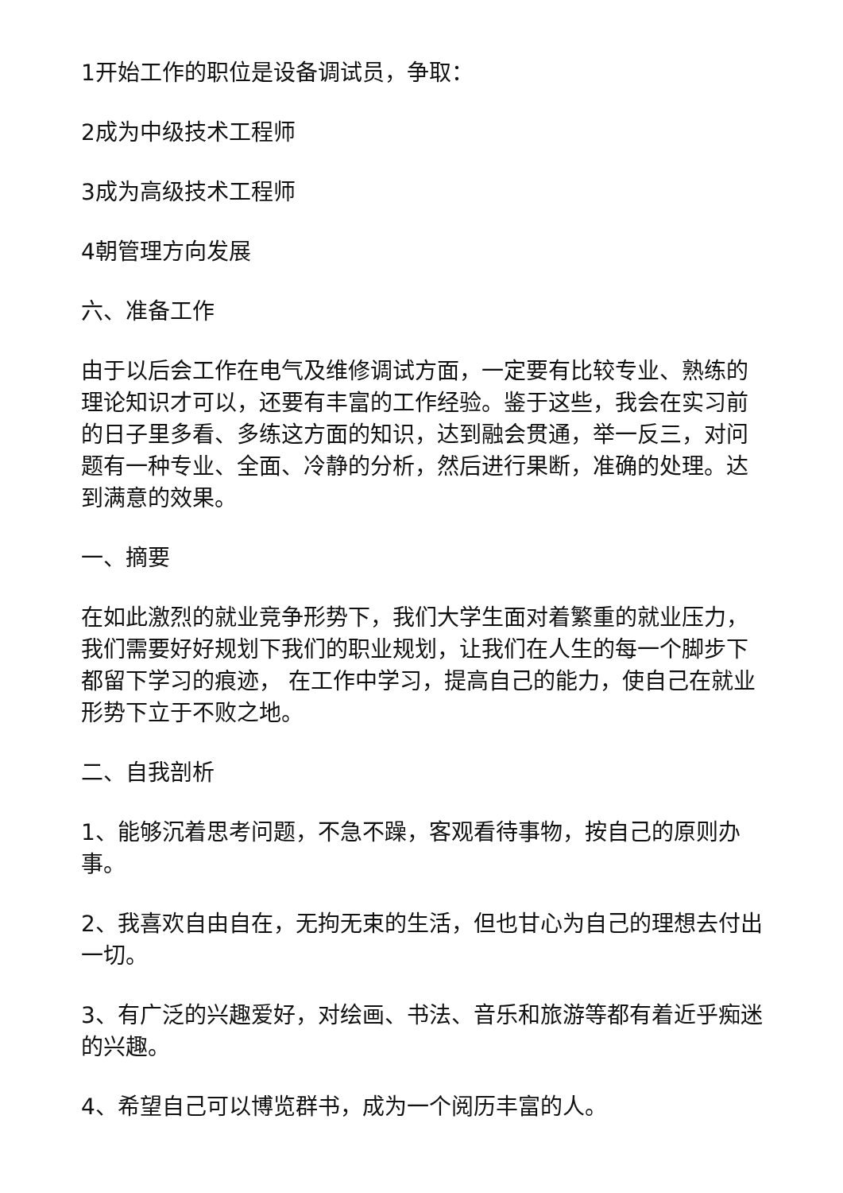1开始工作的职位是设备调试员，争取：
2成为中级技术工程师
3成为高级技术工程师
4朝管理方向发展
六、准备工作
由于以后会工作在电气及维修调试方面，一定要有比较专业、熟练的理论知识才可以，还要有丰富的工作经验。鉴于这些，我会在实习前的日子里多看、多练这方面的知识，达到融会贯通，举一反三，对问题有一种专业、全面、冷静的分析，然后进行果断，准确的处理。达到满意的效果。
一、摘要
在如此激烈的就业竞争形势下，我们大学生面对着繁重的就业压力，我们需要好好规划下我们的职业规划，让我们在人生的每一个脚步下都留下学习的痕迹， 在工作中学习，提高自己的能力，使自己在就业形势下立于不败之地。
二、自我剖析
1、能够沉着思考问题，不急不躁，客观看待事物，按自己的原则办事。
2、我喜欢自由自在，无拘无束的生活，但也甘心为自己的理想去付出一切。
3、有广泛的兴趣爱好，对绘画、书法、音乐和旅游等都有着近乎痴迷的兴趣。
4、希望自己可以博览群书，成为一个阅历丰富的人。